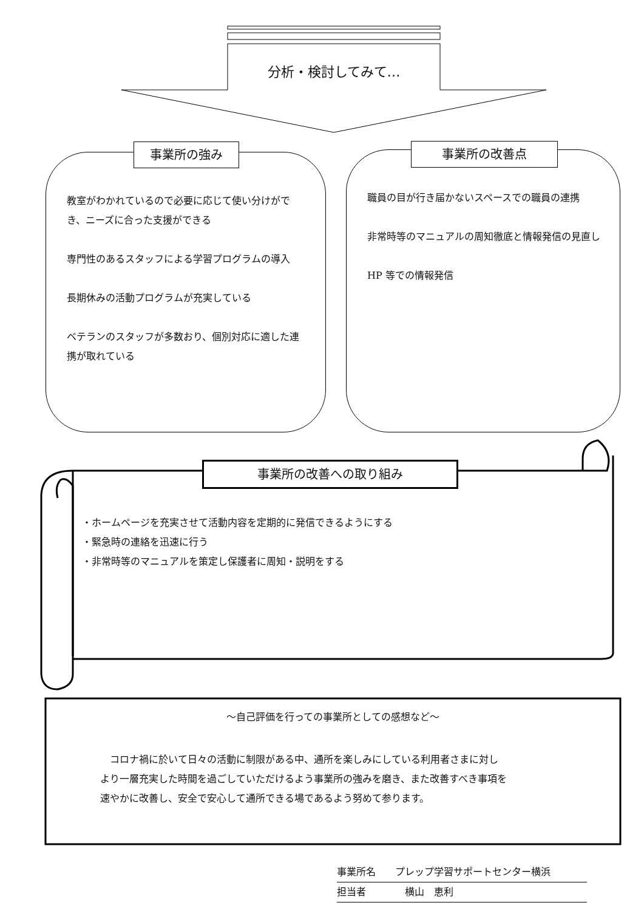分析・検討してみて…
事業所の強み
教室がわかれているので必要に応じて使い分けができ、ニーズに合った支援ができる
専門性のあるスタッフによる学習プログラムの導入
長期休みの活動プログラムが充実している
ベテランのスタッフが多数おり、個別対応に適した連携が取れている
事業所の改善点
職員の目が行き届かないスペースでの職員の連携
非常時等のマニュアルの周知徹底と情報発信の見直し
HP 等での情報発信
事業所の改善への取り組み
・ホームページを充実させて活動内容を定期的に発信できるようにする
・緊急時の連絡を迅速に行う
・非常時等のマニュアルを策定し保護者に周知・説明をする
～自己評価を行っての事業所としての感想など～
　コロナ禍に於いて日々の活動に制限がある中、通所を楽しみにしている利用者さまに対し
より一層充実した時間を過ごしていただけるよう事業所の強みを磨き、また改善すべき事項を
速やかに改善し、安全で安心して通所できる場であるよう努めて参ります。
事業所名　　プレップ学習サポートセンター横浜
担当者　　　　横山　恵利